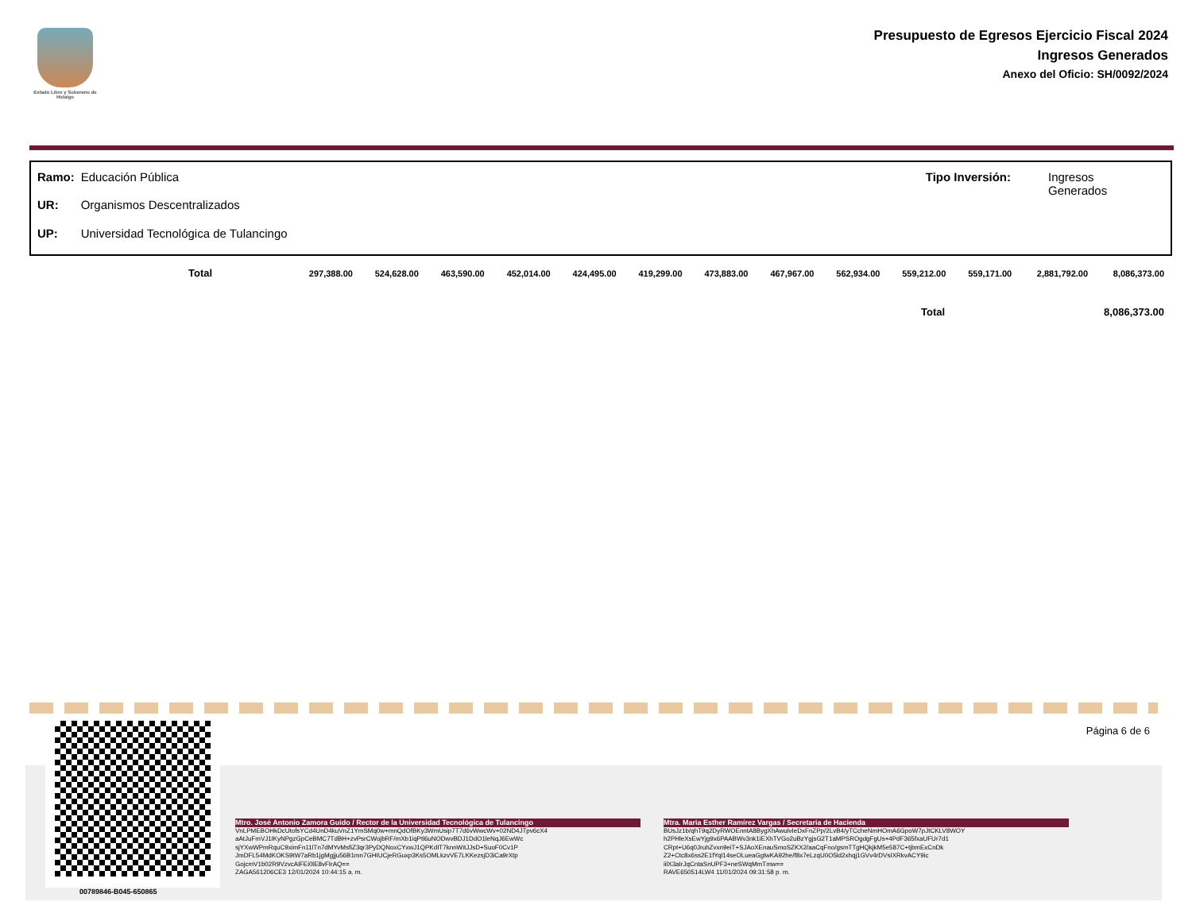Estado Libre y Soberano de Hidalgo
Presupuesto de Egresos Ejercicio Fiscal 2024
Ingresos Generados
Anexo del Oficio: SH/0092/2024
| Ramo: | Educación Pública |
| UR: | Organismos Descentralizados |
| UP: | Universidad Tecnológica de Tulancingo |
| Tipo Inversión: | Ingresos Generados |
| Total | 297,388.00 | 524,628.00 | 463,590.00 | 452,014.00 | 424,495.00 | 419,299.00 | 473,883.00 | 467,967.00 | 562,934.00 | 559,212.00 | 559,171.00 | 2,881,792.00 | 8,086,373.00 |
Total 8,086,373.00
Página 6 de 6
00789846-B045-650865
Mtro. José Antonio Zamora Guido / Rector de la Universidad Tecnológica de Tulancingo
VnLPMEBOHkDcUtofsYCd4UnD4kuVnZ1YmSMq0w+mnQdOfBKy3WmUsip7T7d6vWwcWv+02ND4JTpv6cX4
aAtJuFmVJ1lKyNPgzGpCeBMC7TdBH+zvPsrCWojbRF/mXb1iqPtl6uNODwvBDJ1DdO1leNqJ6EwWc
sjYXwWPmRquC9ximFn11lTn7dMYvMsfiZ3qr3PyDQNoxCYxwJ1QPKdIT7knnWitJJsD+SuoF0Cv1P
JmDFL54MdKOKS9tW7aRb1jgMgjju56B1mn7GHIUCjeRGuxp3Ks5OMLkzvVE7LKKezsjD3iCa9rXtp
GojcmV1b02R9VzvcAlFEi0lE8vFIrAQ==
ZAGA561206CE3 12/01/2024 10:44:15 a. m.
Mtra. Maria Esther Ramírez Vargas / Secretaria de Hacienda
BUsJz1b/qhT9q2DyRWOEnntA8BygXhAwulvIeDxFnZPp/2LvB4/yTCcheNmHOmA6GpoW7pJtCKLV8WOY
h2PHleXsEwYjg9x6PAABWv3nk1iEXhTVGo2uBzYgjsG2T1aMPSROgdgFgUs+4PdF365fxaUFUr7d1
CRpt+U6q0JruhZvxn9eiT+SJAoXEnauSmoSZKX2/aaCqFno/gsmTTgHQkjkM5e587C+tjbmExCnDk
Z2+Ctc8x6ss2E1fYql14seOLueaGglwKA92he/f8x7eLzqU0O5ld2xhqj1GVv4rDVsIXRkvACY9ic
iilX3aIrJqCntaSnUPF3+neSWqMmTmw==
RAVE650514LW4 11/01/2024 09:31:58 p. m.